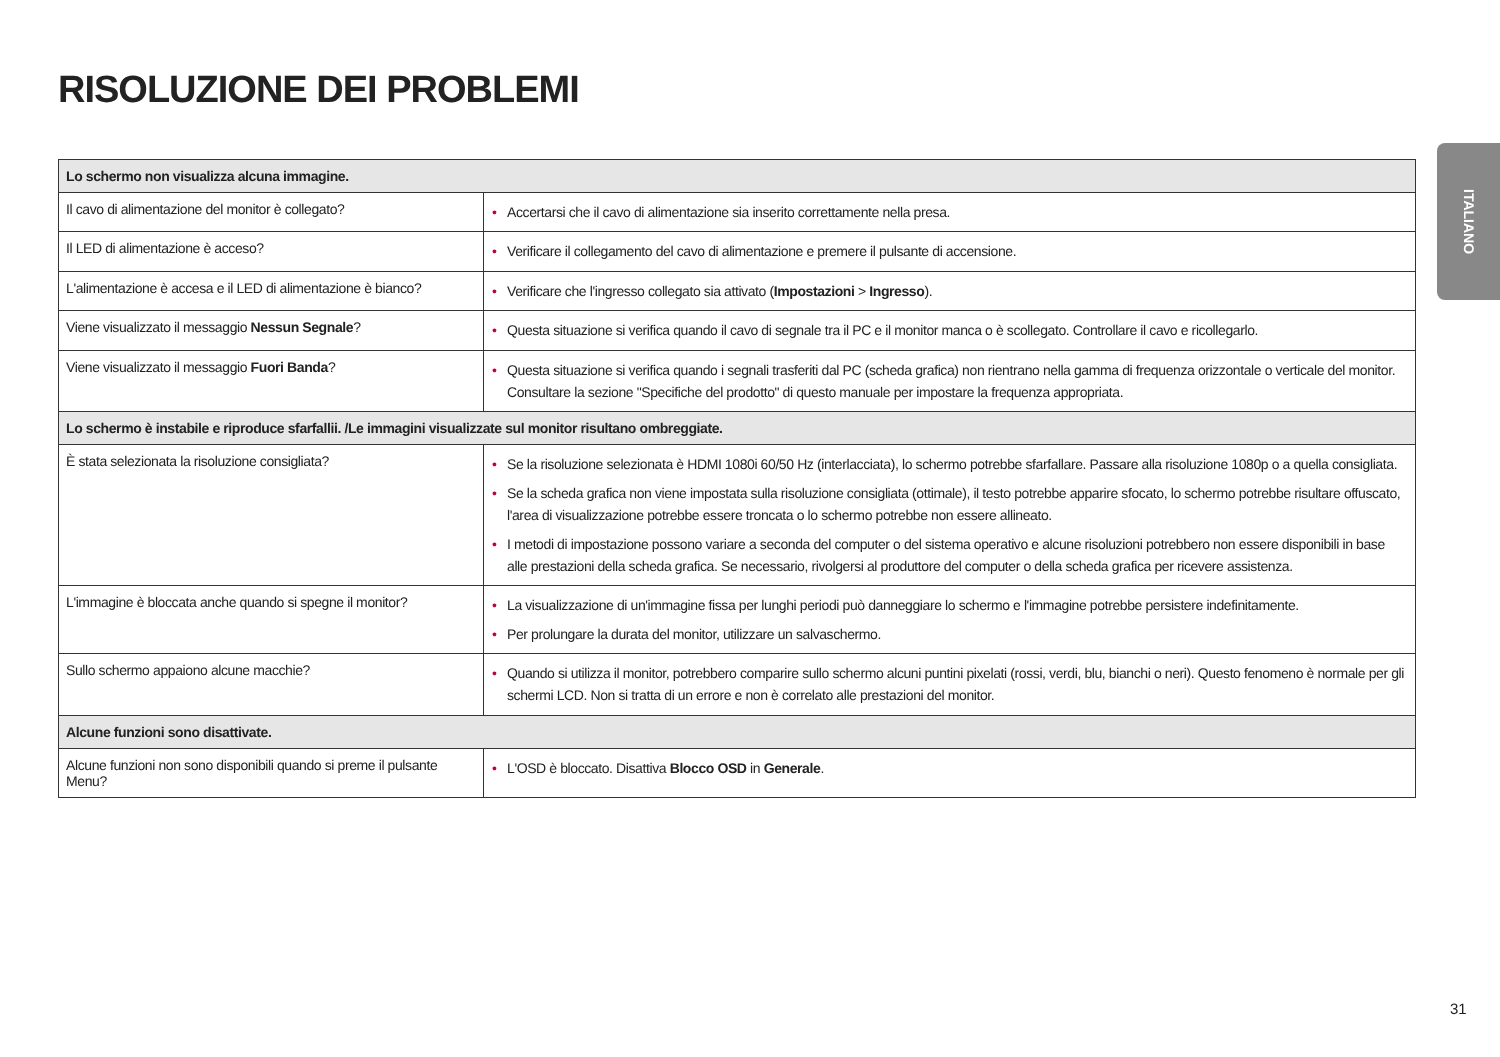RISOLUZIONE DEI PROBLEMI
| Lo schermo non visualizza alcuna immagine. | |
| --- | --- |
| Il cavo di alimentazione del monitor è collegato? | • Accertarsi che il cavo di alimentazione sia inserito correttamente nella presa. |
| Il LED di alimentazione è acceso? | • Verificare il collegamento del cavo di alimentazione e premere il pulsante di accensione. |
| L'alimentazione è accesa e il LED di alimentazione è bianco? | • Verificare che l'ingresso collegato sia attivato ( Impostazioni > Ingresso ). |
| Viene visualizzato il messaggio Nessun Segnale ? | • Questa situazione si verifica quando il cavo di segnale tra il PC e il monitor manca o è scollegato. Controllare il cavo e ricollegarlo. |
| Viene visualizzato il messaggio Fuori Banda ? | • Questa situazione si verifica quando i segnali trasferiti dal PC (scheda grafica) non rientrano nella gamma di frequenza orizzontale o verticale del monitor. Consultare la sezione "Specifiche del prodotto" di questo manuale per impostare la frequenza appropriata. |
| Lo schermo è instabile e riproduce sfarfallii. /Le immagini visualizzate sul monitor risultano ombreggiate. | |
| È stata selezionata la risoluzione consigliata? | • Se la risoluzione selezionata è HDMI 1080i 60/50 Hz (interlacciata), lo schermo potrebbe sfarfallare. Passare alla risoluzione 1080p o a quella consigliata. • Se la scheda grafica non viene impostata sulla risoluzione consigliata (ottimale), il testo potrebbe apparire sfocato, lo schermo potrebbe risultare offuscato, l'area di visualizzazione potrebbe essere troncata o lo schermo potrebbe non essere allineato. • I metodi di impostazione possono variare a seconda del computer o del sistema operativo e alcune risoluzioni potrebbero non essere disponibili in base alle prestazioni della scheda grafica. Se necessario, rivolgersi al produttore del computer o della scheda grafica per ricevere assistenza. |
| L'immagine è bloccata anche quando si spegne il monitor? | • La visualizzazione di un'immagine fissa per lunghi periodi può danneggiare lo schermo e l'immagine potrebbe persistere indefinitamente. • Per prolungare la durata del monitor, utilizzare un salvaschermo. |
| Sullo schermo appaiono alcune macchie? | • Quando si utilizza il monitor, potrebbero comparire sullo schermo alcuni puntini pixelati (rossi, verdi, blu, bianchi o neri). Questo fenomeno è normale per gli schermi LCD. Non si tratta di un errore e non è correlato alle prestazioni del monitor. |
| Alcune funzioni sono disattivate. | |
| Alcune funzioni non sono disponibili quando si preme il pulsante Menu? | • L'OSD è bloccato. Disattiva Blocco OSD in Generale . |
ITALIANO
31